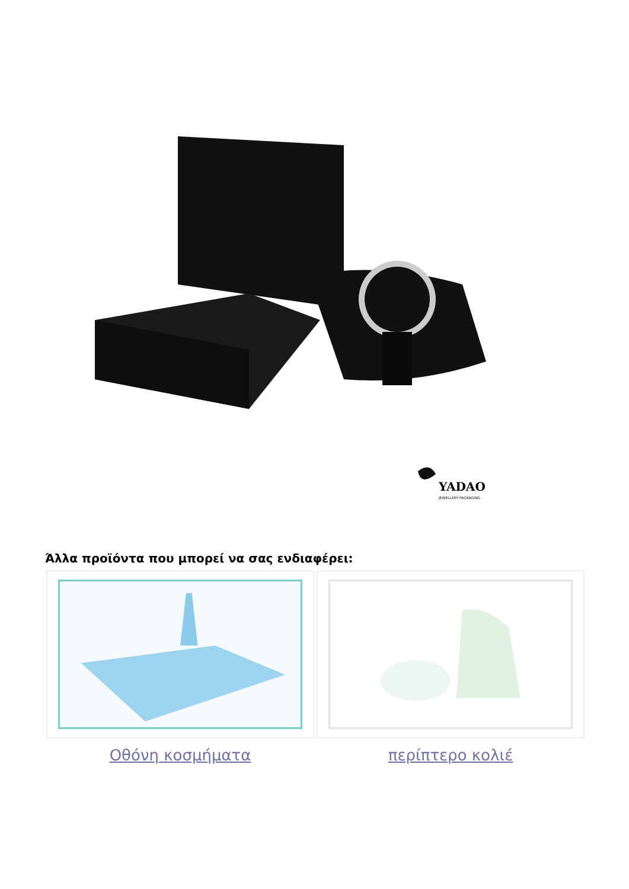YADAO
JEWELLERY PACKAGING
Άλλα προϊόντα που μπορεί να σας ενδιαφέρει:
| Οθόνη κοσμήματα | περίπτερο κολιέ |